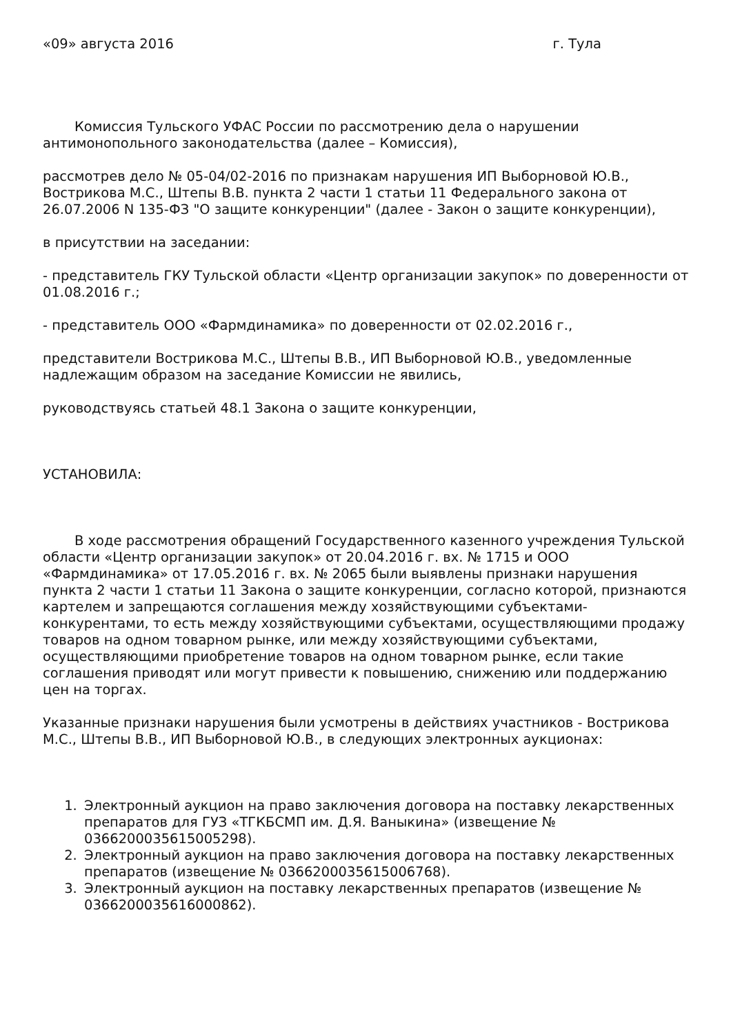«09» августа 2016 г. Тула
Комиссия Тульского УФАС России по рассмотрению дела о нарушении антимонопольного законодательства (далее – Комиссия),
рассмотрев дело № 05-04/02-2016 по признакам нарушения ИП Выборновой Ю.В., Вострикова М.С., Штепы В.В. пункта 2 части 1 статьи 11 Федерального закона от 26.07.2006 N 135-ФЗ "О защите конкуренции" (далее - Закон о защите конкуренции),
в присутствии на заседании:
- представитель ГКУ Тульской области «Центр организации закупок» по доверенности от 01.08.2016 г.;
- представитель ООО «Фармдинамика» по доверенности от 02.02.2016 г.,
представители Вострикова М.С., Штепы В.В., ИП Выборновой Ю.В., уведомленные надлежащим образом на заседание Комиссии не явились,
руководствуясь статьей 48.1 Закона о защите конкуренции,
УСТАНОВИЛА:
В ходе рассмотрения обращений Государственного казенного учреждения Тульской области «Центр организации закупок» от 20.04.2016 г. вх. № 1715 и ООО «Фармдинамика» от 17.05.2016 г. вх. № 2065 были выявлены признаки нарушения пункта 2 части 1 статьи 11 Закона о защите конкуренции, согласно которой, признаются картелем и запрещаются соглашения между хозяйствующими субъектами-конкурентами, то есть между хозяйствующими субъектами, осуществляющими продажу товаров на одном товарном рынке, или между хозяйствующими субъектами, осуществляющими приобретение товаров на одном товарном рынке, если такие соглашения приводят или могут привести к повышению, снижению или поддержанию цен на торгах.
Указанные признаки нарушения были усмотрены в действиях участников - Вострикова М.С., Штепы В.В., ИП Выборновой Ю.В., в следующих электронных аукционах:
1. Электронный аукцион на право заключения договора на поставку лекарственных препаратов для ГУЗ «ТГКБСМП им. Д.Я. Ваныкина» (извещение № 0366200035615005298).
2. Электронный аукцион на право заключения договора на поставку лекарственных препаратов (извещение № 0366200035615006768).
3. Электронный аукцион на поставку лекарственных препаратов (извещение № 0366200035616000862).